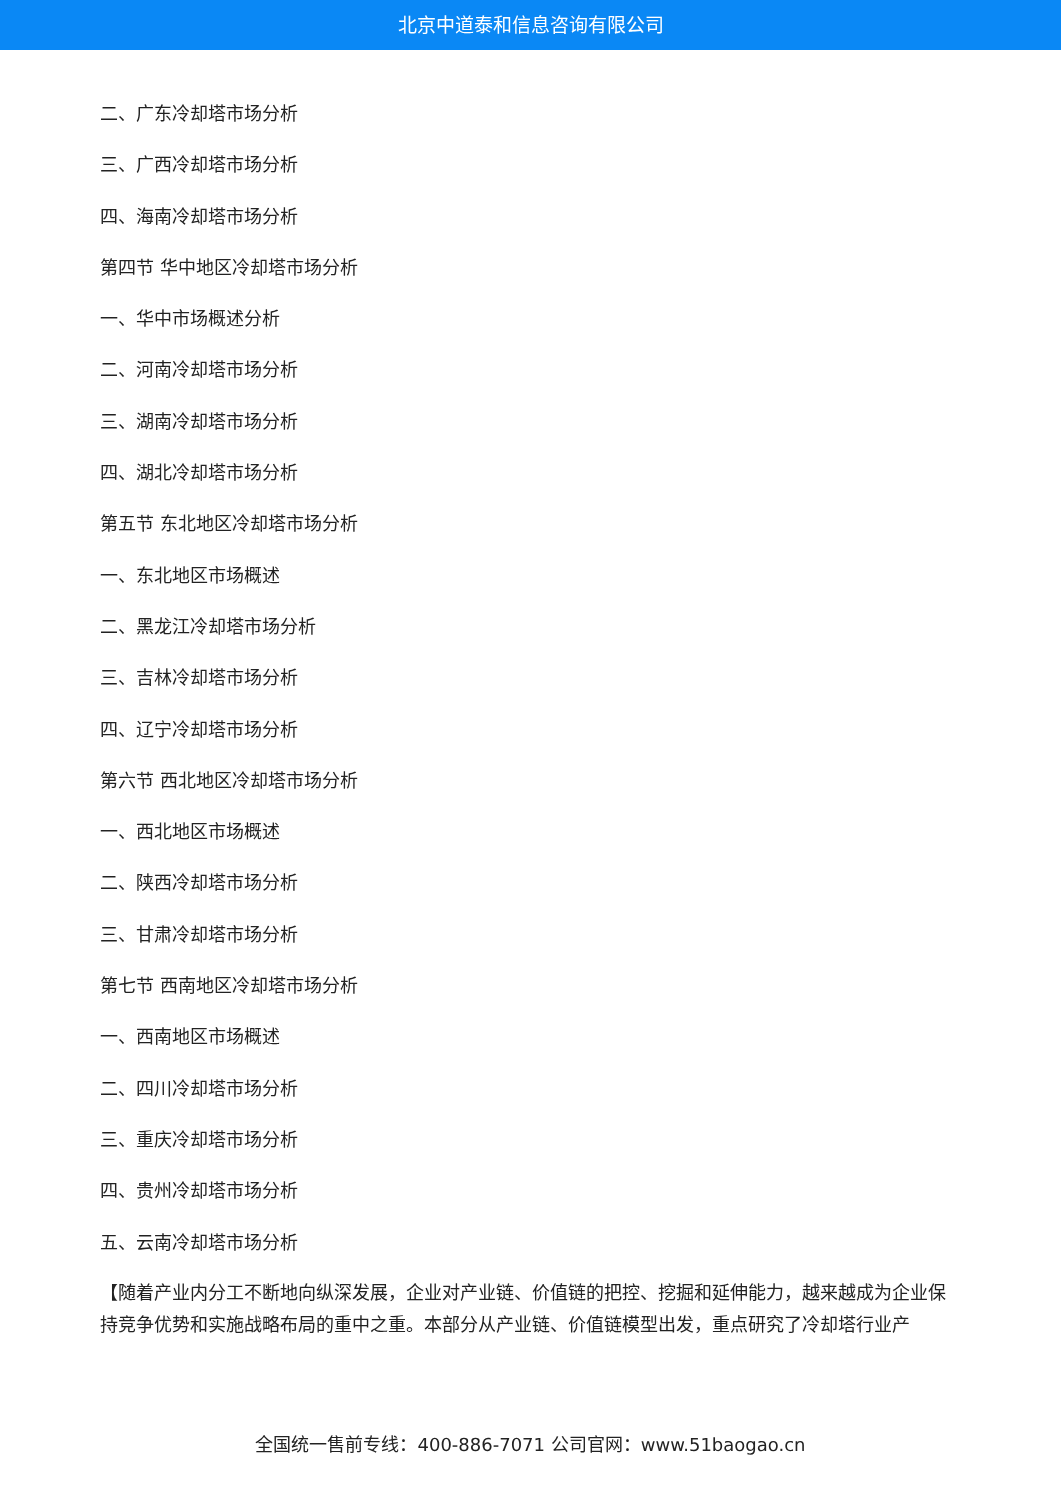北京中道泰和信息咨询有限公司
二、广东冷却塔市场分析
三、广西冷却塔市场分析
四、海南冷却塔市场分析
第四节 华中地区冷却塔市场分析
一、华中市场概述分析
二、河南冷却塔市场分析
三、湖南冷却塔市场分析
四、湖北冷却塔市场分析
第五节 东北地区冷却塔市场分析
一、东北地区市场概述
二、黑龙江冷却塔市场分析
三、吉林冷却塔市场分析
四、辽宁冷却塔市场分析
第六节 西北地区冷却塔市场分析
一、西北地区市场概述
二、陕西冷却塔市场分析
三、甘肃冷却塔市场分析
第七节 西南地区冷却塔市场分析
一、西南地区市场概述
二、四川冷却塔市场分析
三、重庆冷却塔市场分析
四、贵州冷却塔市场分析
五、云南冷却塔市场分析
【随着产业内分工不断地向纵深发展，企业对产业链、价值链的把控、挖掘和延伸能力，越来越成为企业保持竞争优势和实施战略布局的重中之重。本部分从产业链、价值链模型出发，重点研究了冷却塔行业产
全国统一售前专线：400-886-7071 公司官网：www.51baogao.cn